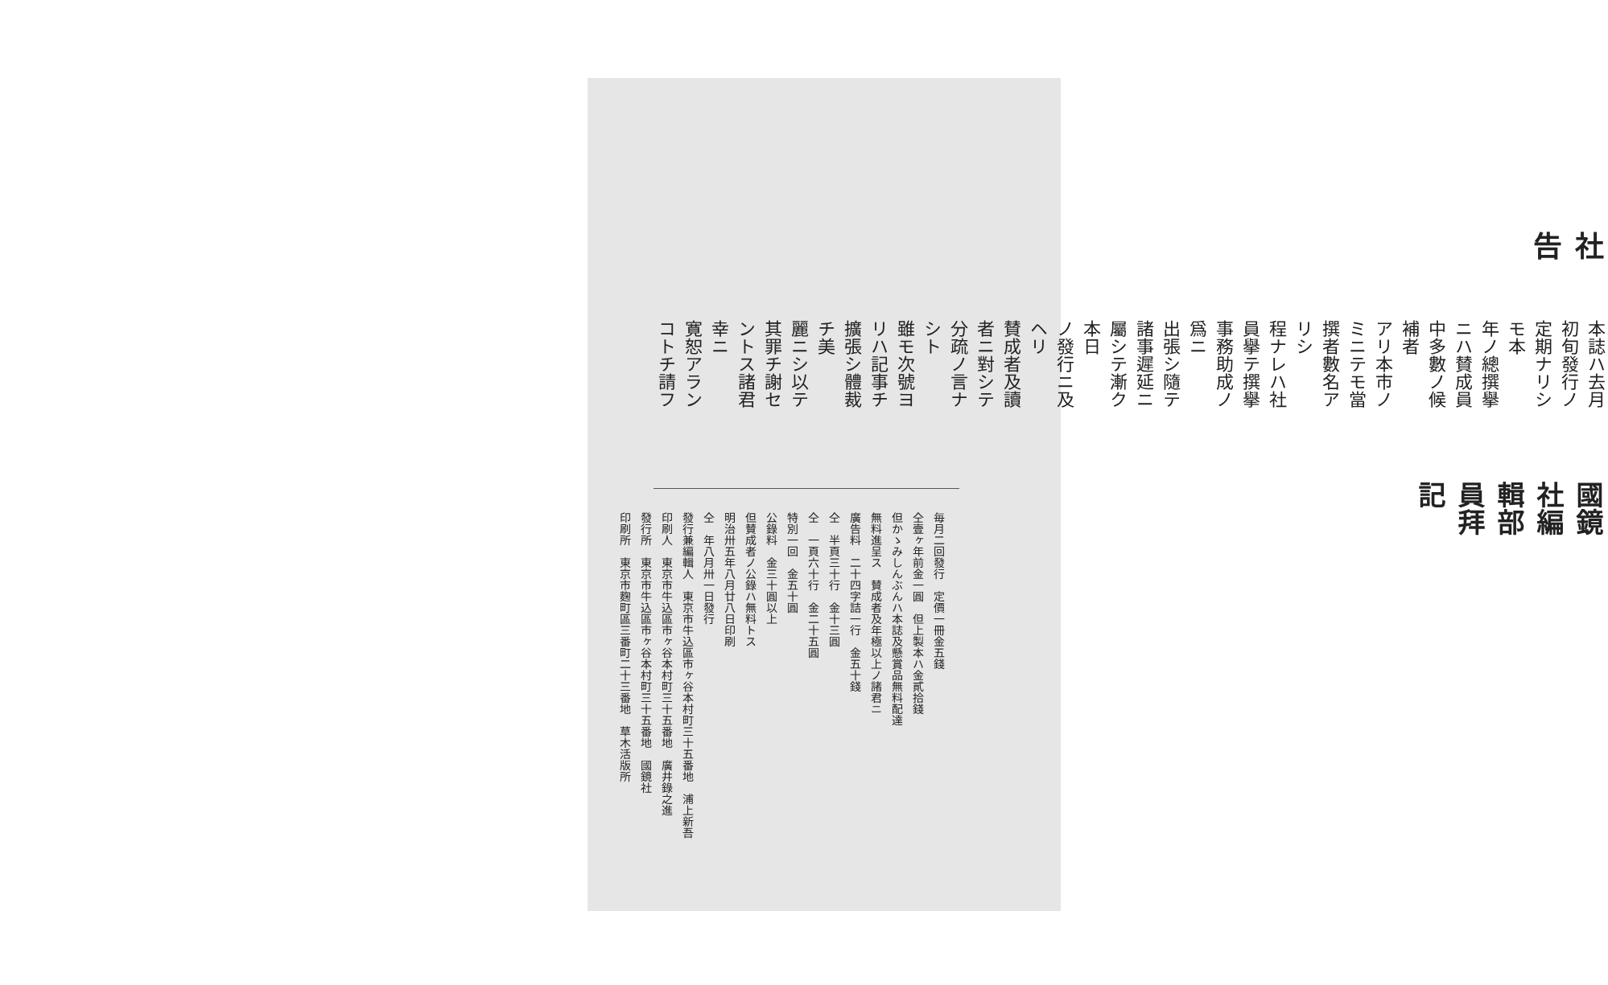社告
本誌ハ去月初旬發行ノ定期ナリシモ本
年ノ總撰擧ニハ賛成員中多數ノ候補者
アリ本市ノミニテモ當撰者數名アリシ
程ナレハ社員擧テ撰擧事務助成ノ爲ニ
出張シ隨テ諸事遲延ニ屬シテ漸ク本日
ノ發行ニ及ヘリ
賛成者及讀者ニ對シテ分疏ノ言ナシト
雖モ次號ヨリハ記事チ擴張シ體裁チ美
麗ニシ以テ其罪チ謝セントス諸君幸ニ
寛恕アランコトチ請フ
國鏡社編輯部員拜記
毎月二回發行　定價一冊金五錢
仝壹ヶ年前金一圓　但上製本ハ金貳拾錢
但かゝみしんぶんハ本誌及懸賞品無料配達
無料進呈ス　賛成者及年極以上ノ諸君ニ
廣告料　二十四字詰一行　金五十錢
仝　半頁三十行　金十三圓
仝　一頁六十行　金二十五圓
特別一回　金五十圓
公錄料　金三十圓以上
但賛成者ノ公錄ハ無料トス
明治卅五年八月廿八日印刷
仝　年八月卅一日發行
發行兼編輯人　東京市牛込區市ヶ谷本村町三十五番地　浦上新吾
印刷人　東京市牛込區市ヶ谷本村町三十五番地　廣井錄之進
發行所　東京市牛込區市ヶ谷本村町三十五番地　國鏡社
印刷所　東京市麴町區三番町二十三番地　草木活版所